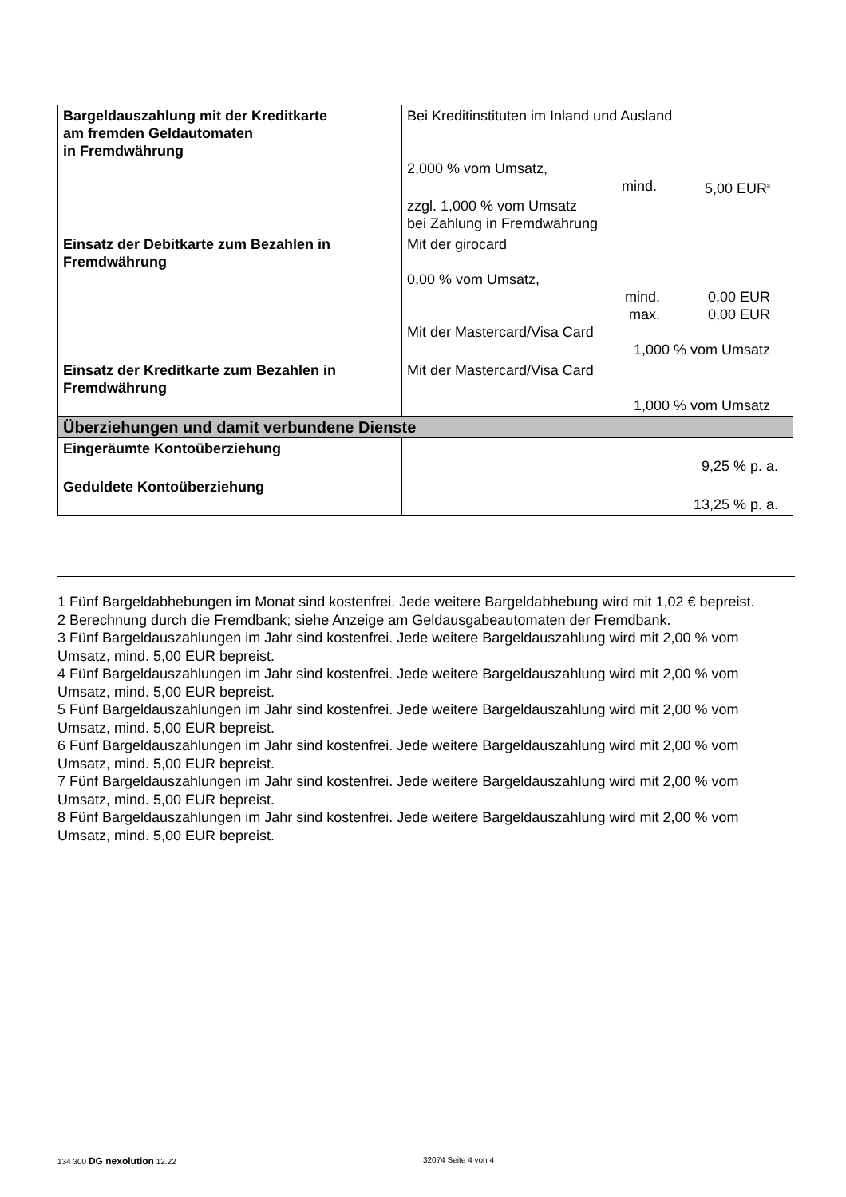| Bargeldauszahlung mit der Kreditkarte am fremden Geldautomaten in Fremdwährung | Bei Kreditinstituten im Inland und Ausland 2,000 % vom Umsatz, mind. 5,00 EUR<sup>8</sup> zzgl. 1,000 % vom Umsatz bei Zahlung in Fremdwährung |
| Einsatz der Debitkarte zum Bezahlen in Fremdwährung | Mit der girocard 0,00 % vom Umsatz, mind. 0,00 EUR max. 0,00 EUR Mit der Mastercard/Visa Card 1,000 % vom Umsatz |
| Einsatz der Kreditkarte zum Bezahlen in Fremdwährung | Mit der Mastercard/Visa Card 1,000 % vom Umsatz |
| Überziehungen und damit verbundene Dienste | |
| Eingeräumte Kontoüberziehung | 9,25 % p. a. |
| Geduldete Kontoüberziehung | 13,25 % p. a. |
1 Fünf Bargeldabhebungen im Monat sind kostenfrei. Jede weitere Bargeldabhebung wird mit 1,02 € bepreist.
2 Berechnung durch die Fremdbank; siehe Anzeige am Geldausgabeautomaten der Fremdbank.
3 Fünf Bargeldauszahlungen im Jahr sind kostenfrei. Jede weitere Bargeldauszahlung wird mit 2,00 % vom Umsatz, mind. 5,00 EUR bepreist.
4 Fünf Bargeldauszahlungen im Jahr sind kostenfrei. Jede weitere Bargeldauszahlung wird mit 2,00 % vom Umsatz, mind. 5,00 EUR bepreist.
5 Fünf Bargeldauszahlungen im Jahr sind kostenfrei. Jede weitere Bargeldauszahlung wird mit 2,00 % vom Umsatz, mind. 5,00 EUR bepreist.
6 Fünf Bargeldauszahlungen im Jahr sind kostenfrei. Jede weitere Bargeldauszahlung wird mit 2,00 % vom Umsatz, mind. 5,00 EUR bepreist.
7 Fünf Bargeldauszahlungen im Jahr sind kostenfrei. Jede weitere Bargeldauszahlung wird mit 2,00 % vom Umsatz, mind. 5,00 EUR bepreist.
8 Fünf Bargeldauszahlungen im Jahr sind kostenfrei. Jede weitere Bargeldauszahlung wird mit 2,00 % vom Umsatz, mind. 5,00 EUR bepreist.
134 300 DG nexolution 12.22 32074 Seite 4 von 4